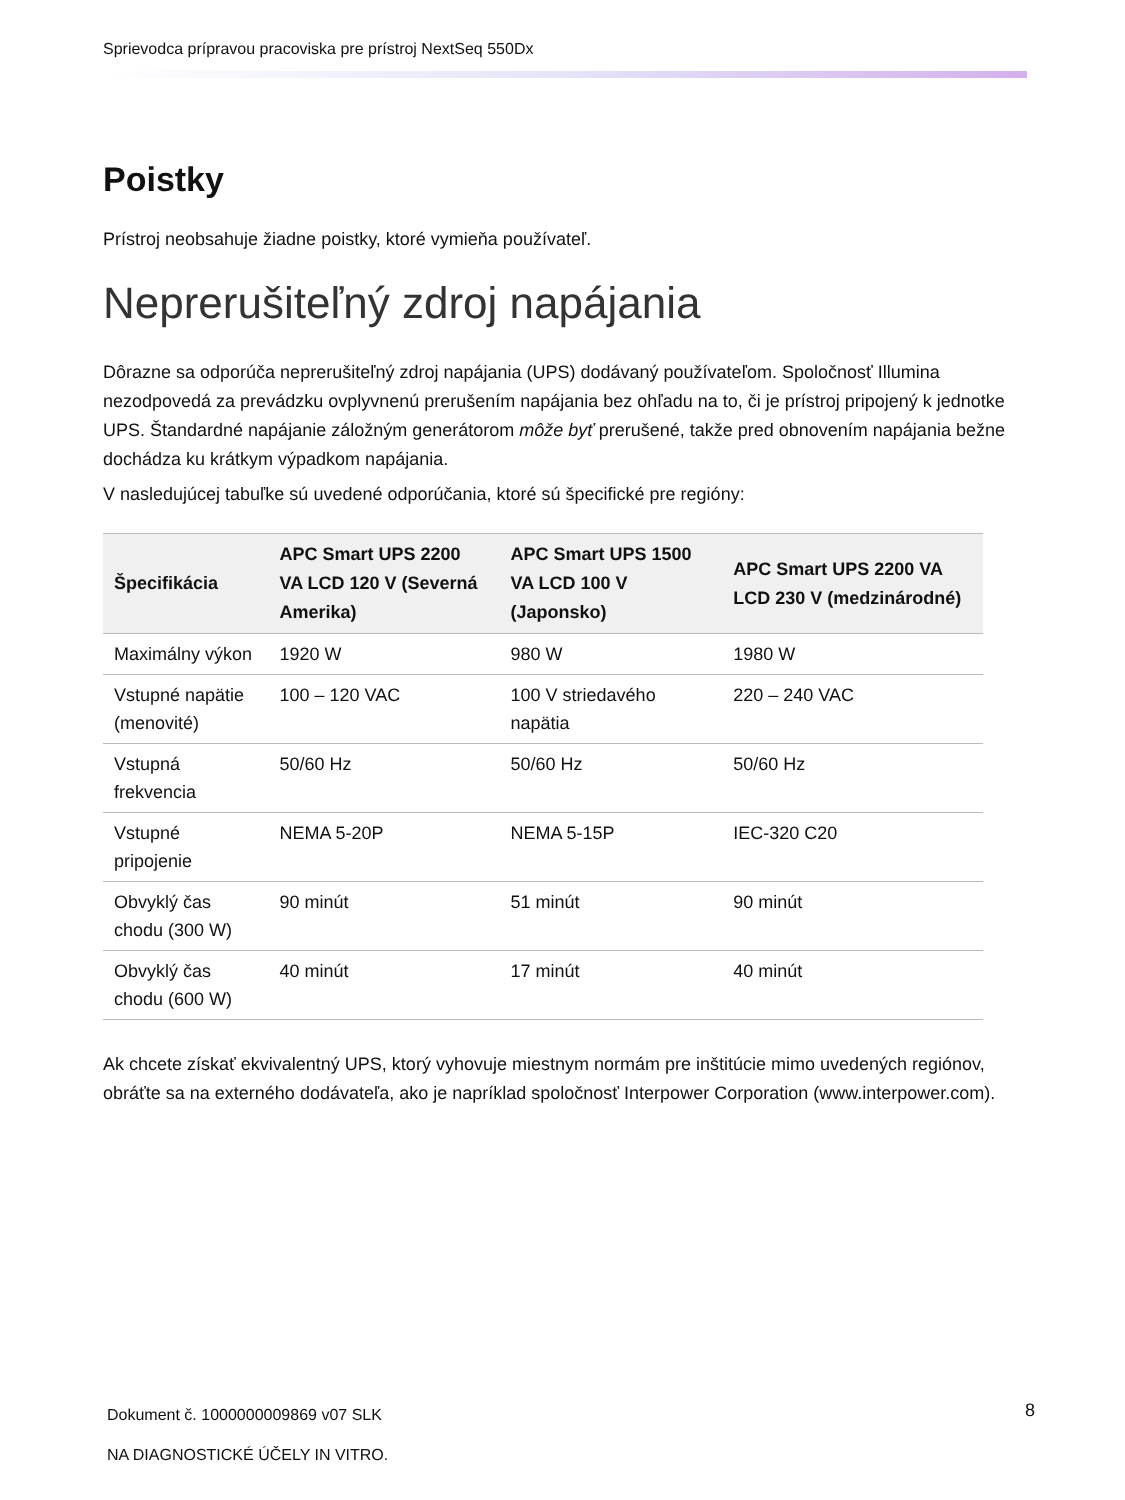Sprievodca prípravou pracoviska pre prístroj NextSeq 550Dx
Poistky
Prístroj neobsahuje žiadne poistky, ktoré vymieňa používateľ.
Neprerušiteľný zdroj napájania
Dôrazne sa odporúča neprerušiteľný zdroj napájania (UPS) dodávaný používateľom. Spoločnosť Illumina nezodpovedá za prevádzku ovplyvnenú prerušením napájania bez ohľadu na to, či je prístroj pripojený k jednotke UPS. Štandardné napájanie záložným generátorom môže byť prerušené, takže pred obnovením napájania bežne dochádza ku krátkym výpadkom napájania.
V nasledujúcej tabuľke sú uvedené odporúčania, ktoré sú špecifické pre regióny:
| Špecifikácia | APC Smart UPS 2200 VA LCD 120 V (Severná Amerika) | APC Smart UPS 1500 VA LCD 100 V (Japonsko) | APC Smart UPS 2200 VA LCD 230 V (medzinárodné) |
| --- | --- | --- | --- |
| Maximálny výkon | 1920 W | 980 W | 1980 W |
| Vstupné napätie (menovité) | 100 – 120 VAC | 100 V striedavého napätia | 220 – 240 VAC |
| Vstupná frekvencia | 50/60 Hz | 50/60 Hz | 50/60 Hz |
| Vstupné pripojenie | NEMA 5-20P | NEMA 5-15P | IEC-320 C20 |
| Obvyklý čas chodu (300 W) | 90 minút | 51 minút | 90 minút |
| Obvyklý čas chodu (600 W) | 40 minút | 17 minút | 40 minút |
Ak chcete získať ekvivalentný UPS, ktorý vyhovuje miestnym normám pre inštitúcie mimo uvedených regiónov, obráťte sa na externého dodávateľa, ako je napríklad spoločnosť Interpower Corporation (www.interpower.com).
Dokument č. 1000000009869 v07 SLK
NA DIAGNOSTICKÉ ÚČELY IN VITRO.
8